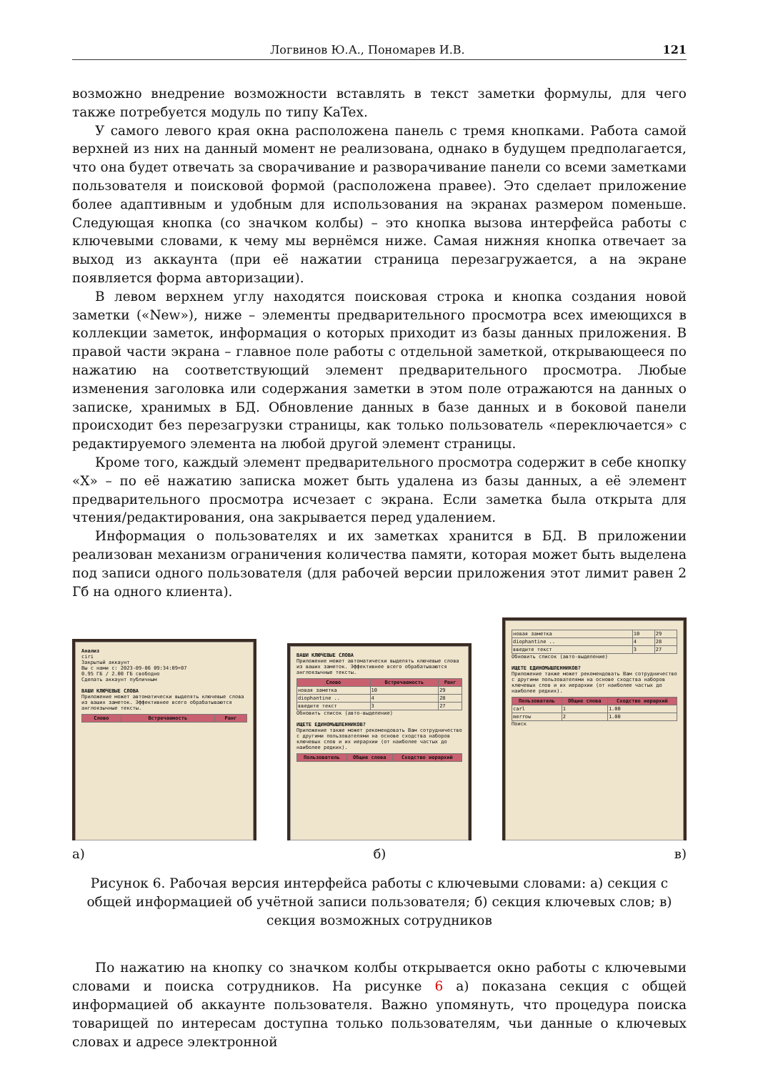Логвинов Ю.А., Пономарев И.В. 121
возможно внедрение возможности вставлять в текст заметки формулы, для чего также потребуется модуль по типу KaTex.
У самого левого края окна расположена панель с тремя кнопками. Работа самой верхней из них на данный момент не реализована, однако в будущем предполагается, что она будет отвечать за сворачивание и разворачивание панели со всеми заметками пользователя и поисковой формой (расположена правее). Это сделает приложение более адаптивным и удобным для использования на экранах размером поменьше. Следующая кнопка (со значком колбы) – это кнопка вызова интерфейса работы с ключевыми словами, к чему мы вернёмся ниже. Самая нижняя кнопка отвечает за выход из аккаунта (при её нажатии страница перезагружается, а на экране появляется форма авторизации).
В левом верхнем углу находятся поисковая строка и кнопка создания новой заметки («New»), ниже – элементы предварительного просмотра всех имеющихся в коллекции заметок, информация о которых приходит из базы данных приложения. В правой части экрана – главное поле работы с отдельной заметкой, открывающееся по нажатию на соответствующий элемент предварительного просмотра. Любые изменения заголовка или содержания заметки в этом поле отражаются на данных о записке, хранимых в БД. Обновление данных в базе данных и в боковой панели происходит без перезагрузки страницы, как только пользователь «переключается» с редактируемого элемента на любой другой элемент страницы.
Кроме того, каждый элемент предварительного просмотра содержит в себе кнопку «X» – по её нажатию записка может быть удалена из базы данных, а её элемент предварительного просмотра исчезает с экрана. Если заметка была открыта для чтения/редактирования, она закрывается перед удалением.
Информация о пользователях и их заметках хранится в БД. В приложении реализован механизм ограничения количества памяти, которая может быть выделена под записи одного пользователя (для рабочей версии приложения этот лимит равен 2 Гб на одного клиента).
Анализ
ciri
Закрытый аккаунт
Вы с нами с: 2023-09-06 09:34:09+07
0.95 ГБ / 2.00 ГБ свободно
Сделать аккаунт публичным
ВАШИ КЛЮЧЕВЫЕ СЛОВА
Приложение может автоматически выделять ключевые слова из ваших заметок. Эффективнее всего обрабатываются англоязычные тексты.
| Слово | Встречаемость | Ранг |
| --- | --- | --- |
ВАШИ КЛЮЧЕВЫЕ СЛОВА
Приложение может автоматически выделять ключевые слова из ваших заметок. Эффективнее всего обрабатываются англоязычные тексты.
| Слово | Встречаемость | Ранг |
| --- | --- | --- |
| новая заметка | 10 | 29 |
| diophantine .. | 4 | 28 |
| введите текст | 3 | 27 |
Обновить список (авто-выделение)
ИЩЕТЕ ЕДИНОМЫШЛЕННИКОВ?
Приложение также может рекомендовать Вам сотрудничество с другими пользователями на основе сходства наборов ключевых слов и их иерархии (от наиболее частых до наиболее редких).
| Пользователь | Общие слова | Сходство иерархий |
| --- | --- | --- |
| новая заметка | 10 | 29 |
| diophantine .. | 4 | 28 |
| введите текст | 3 | 27 |
Обновить список (авто-выделение)
ИЩЕТЕ ЕДИНОМЫШЛЕННИКОВ?
Приложение также может рекомендовать Вам сотрудничество с другими пользователями на основе сходства наборов ключевых слов и их иерархии (от наиболее частых до наиболее редких).
| Пользователь | Общие слова | Сходство иерархий |
| --- | --- | --- |
| carl | 1 | 1.00 |
| merrow | 2 | 1.00 |
Поиск
а) б) в)
Рисунок 6. Рабочая версия интерфейса работы с ключевыми словами: а) секция с общей информацией об учётной записи пользователя; б) секция ключевых слов; в) секция возможных сотрудников
По нажатию на кнопку со значком колбы открывается окно работы с ключевыми словами и поиска сотрудников. На рисунке 6 а) показана секция с общей информацией об аккаунте пользователя. Важно упомянуть, что процедура поиска товарищей по интересам доступна только пользователям, чьи данные о ключевых словах и адресе электронной